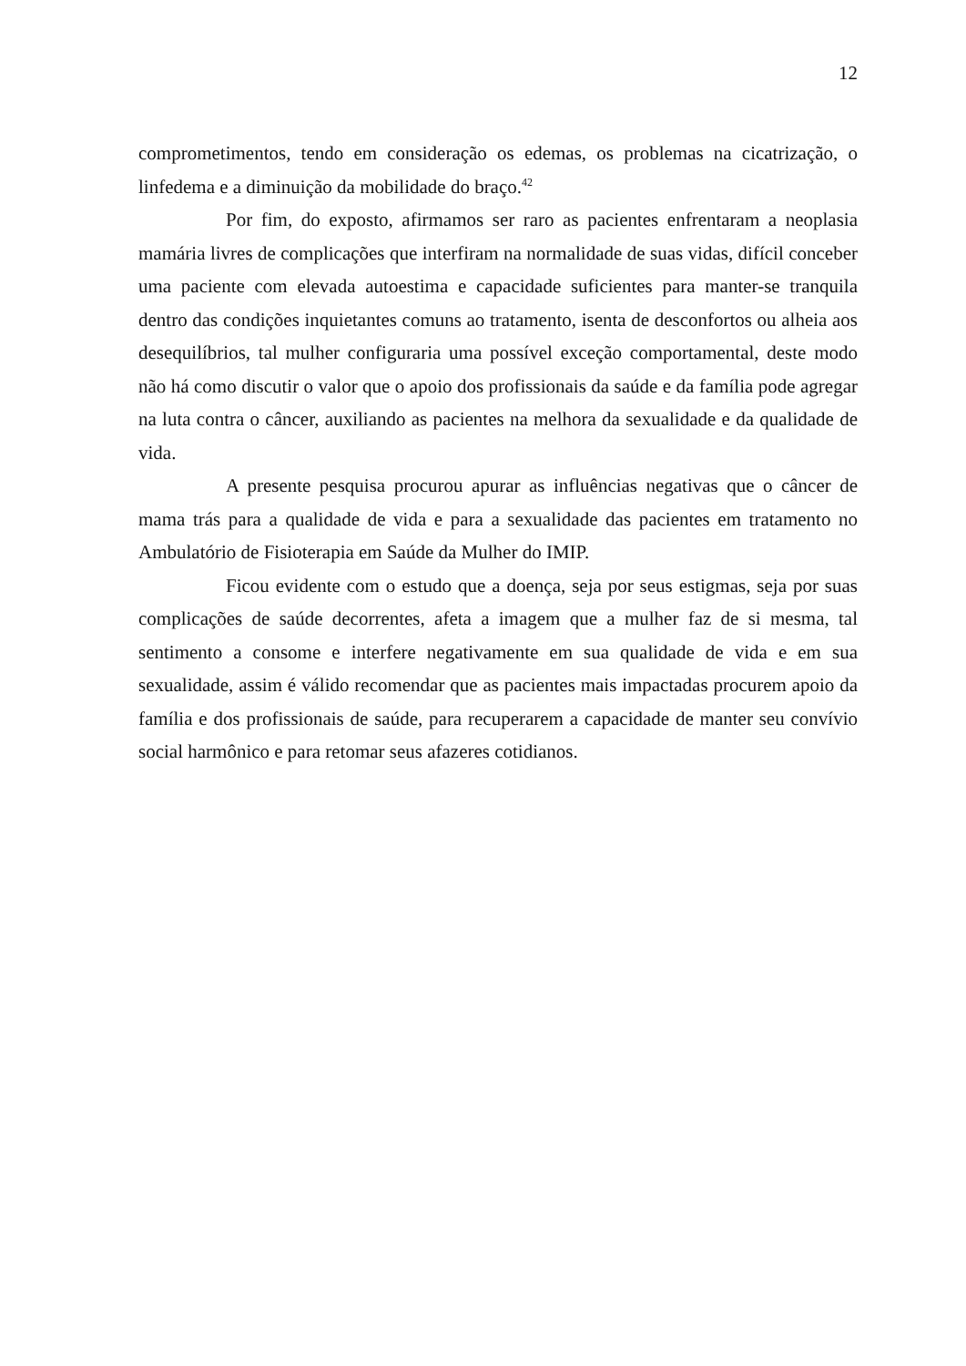12
comprometimentos, tendo em consideração os edemas, os problemas na cicatrização, o linfedema e a diminuição da mobilidade do braço.<sup>42</sup>
Por fim, do exposto, afirmamos ser raro as pacientes enfrentaram a neoplasia mamária livres de complicações que interfiram na normalidade de suas vidas, difícil conceber uma paciente com elevada autoestima e capacidade suficientes para manter-se tranquila dentro das condições inquietantes comuns ao tratamento, isenta de desconfortos ou alheia aos desequilíbrios, tal mulher configuraria uma possível exceção comportamental, deste modo não há como discutir o valor que o apoio dos profissionais da saúde e da família pode agregar na luta contra o câncer, auxiliando as pacientes na melhora da sexualidade e da qualidade de vida.
A presente pesquisa procurou apurar as influências negativas que o câncer de mama trás para a qualidade de vida e para a sexualidade das pacientes em tratamento no Ambulatório de Fisioterapia em Saúde da Mulher do IMIP.
Ficou evidente com o estudo que a doença, seja por seus estigmas, seja por suas complicações de saúde decorrentes, afeta a imagem que a mulher faz de si mesma, tal sentimento a consome e interfere negativamente em sua qualidade de vida e em sua sexualidade, assim é válido recomendar que as pacientes mais impactadas procurem apoio da família e dos profissionais de saúde, para recuperarem a capacidade de manter seu convívio social harmônico e para retomar seus afazeres cotidianos.